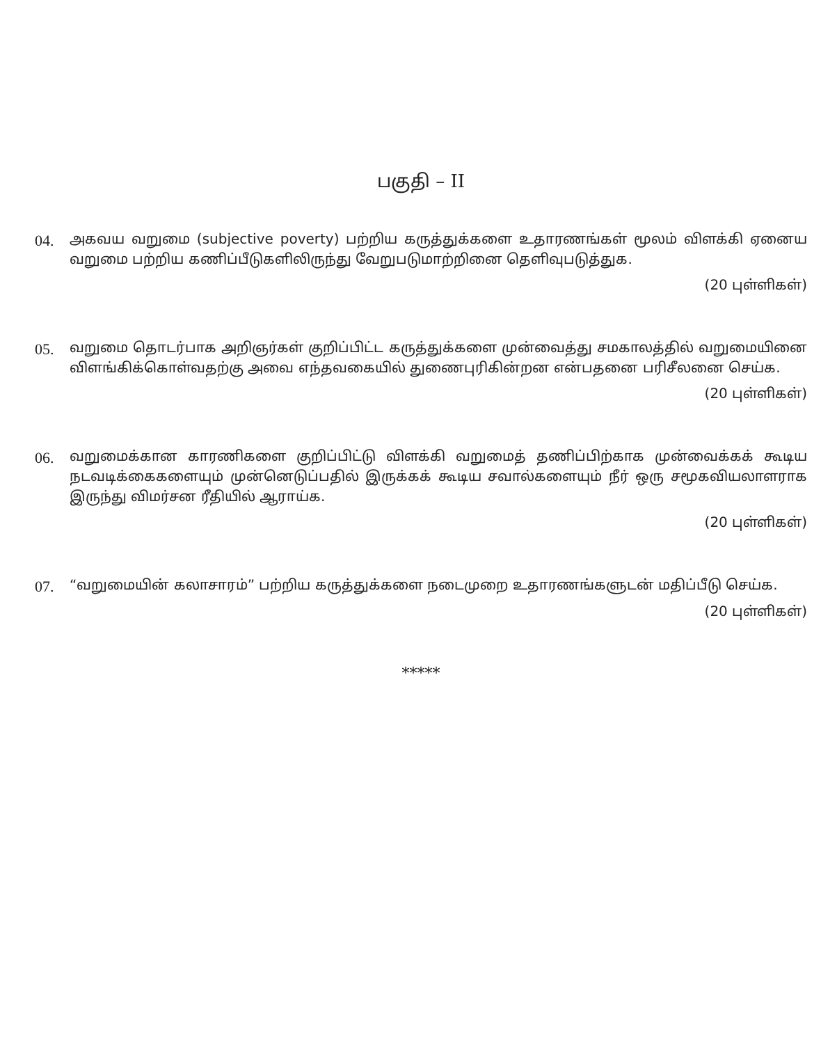பகுதி – II
04.
அகவய வறுமை (subjective poverty) பற்றிய கருத்துக்களை உதாரணங்கள் மூலம் விளக்கி ஏனைய வறுமை பற்றிய கணிப்பீடுகளிலிருந்து வேறுபடுமாற்றினை தெளிவுபடுத்துக.
(20 புள்ளிகள்)
05.
வறுமை தொடர்பாக அறிஞர்கள் குறிப்பிட்ட கருத்துக்களை முன்வைத்து சமகாலத்தில் வறுமையினை விளங்கிக்கொள்வதற்கு அவை எந்தவகையில் துணைபுரிகின்றன என்பதனை பரிசீலனை செய்க.
(20 புள்ளிகள்)
06.
வறுமைக்கான காரணிகளை குறிப்பிட்டு விளக்கி வறுமைத் தணிப்பிற்காக முன்வைக்கக் கூடிய நடவடிக்கைகளையும் முன்னெடுப்பதில் இருக்கக் கூடிய சவால்களையும் நீர் ஒரு சமூகவியலாளராக இருந்து விமர்சன ரீதியில் ஆராய்க.
(20 புள்ளிகள்)
07.
“வறுமையின் கலாசாரம்” பற்றிய கருத்துக்களை நடைமுறை உதாரணங்களுடன் மதிப்பீடு செய்க.
(20 புள்ளிகள்)
*****